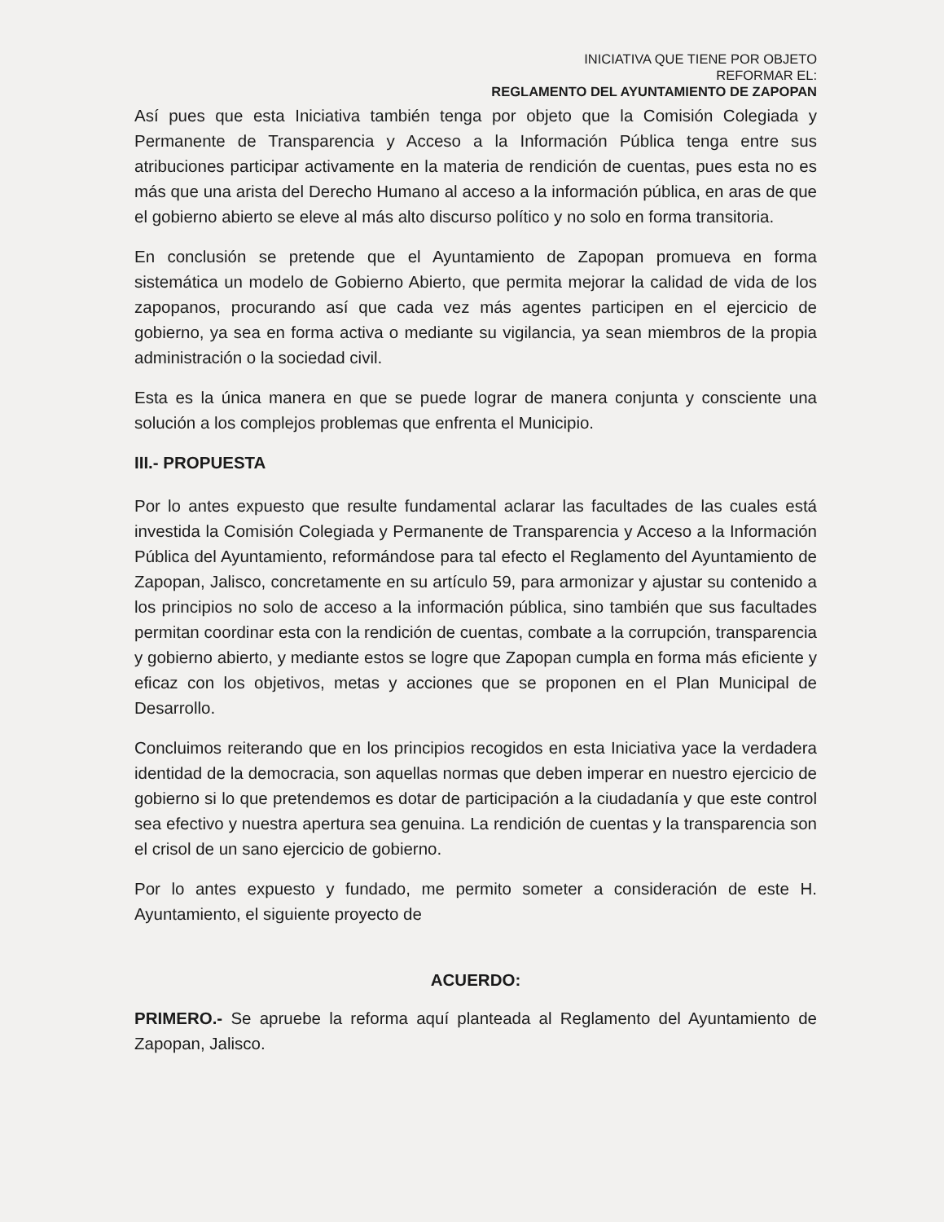INICIATIVA QUE TIENE POR OBJETO
REFORMAR EL:
REGLAMENTO DEL AYUNTAMIENTO DE ZAPOPAN
Así pues que esta Iniciativa también tenga por objeto que la Comisión Colegiada y Permanente de Transparencia y Acceso a la Información Pública tenga entre sus atribuciones participar activamente en la materia de rendición de cuentas, pues esta no es más que una arista del Derecho Humano al acceso a la información pública, en aras de que el gobierno abierto se eleve al más alto discurso político y no solo en forma transitoria.
En conclusión se pretende que el Ayuntamiento de Zapopan promueva en forma sistemática un modelo de Gobierno Abierto, que permita mejorar la calidad de vida de los zapopanos, procurando así que cada vez más agentes participen en el ejercicio de gobierno, ya sea en forma activa o mediante su vigilancia, ya sean miembros de la propia administración o la sociedad civil.
Esta es la única manera en que se puede lograr de manera conjunta y consciente una solución a los complejos problemas que enfrenta el Municipio.
III.- PROPUESTA
Por lo antes expuesto que resulte fundamental aclarar las facultades de las cuales está investida la Comisión Colegiada y Permanente de Transparencia y Acceso a la Información Pública del Ayuntamiento, reformándose para tal efecto el Reglamento del Ayuntamiento de Zapopan, Jalisco, concretamente en su artículo 59, para armonizar y ajustar su contenido a los principios no solo de acceso a la información pública, sino también que sus facultades permitan coordinar esta con la rendición de cuentas, combate a la corrupción, transparencia y gobierno abierto, y mediante estos se logre que Zapopan cumpla en forma más eficiente y eficaz con los objetivos, metas y acciones que se proponen en el Plan Municipal de Desarrollo.
Concluimos reiterando que en los principios recogidos en esta Iniciativa yace la verdadera identidad de la democracia, son aquellas normas que deben imperar en nuestro ejercicio de gobierno si lo que pretendemos es dotar de participación a la ciudadanía y que este control sea efectivo y nuestra apertura sea genuina. La rendición de cuentas y la transparencia son el crisol de un sano ejercicio de gobierno.
Por lo antes expuesto y fundado, me permito someter a consideración de este H. Ayuntamiento, el siguiente proyecto de
ACUERDO:
PRIMERO.- Se apruebe la reforma aquí planteada al Reglamento del Ayuntamiento de Zapopan, Jalisco.